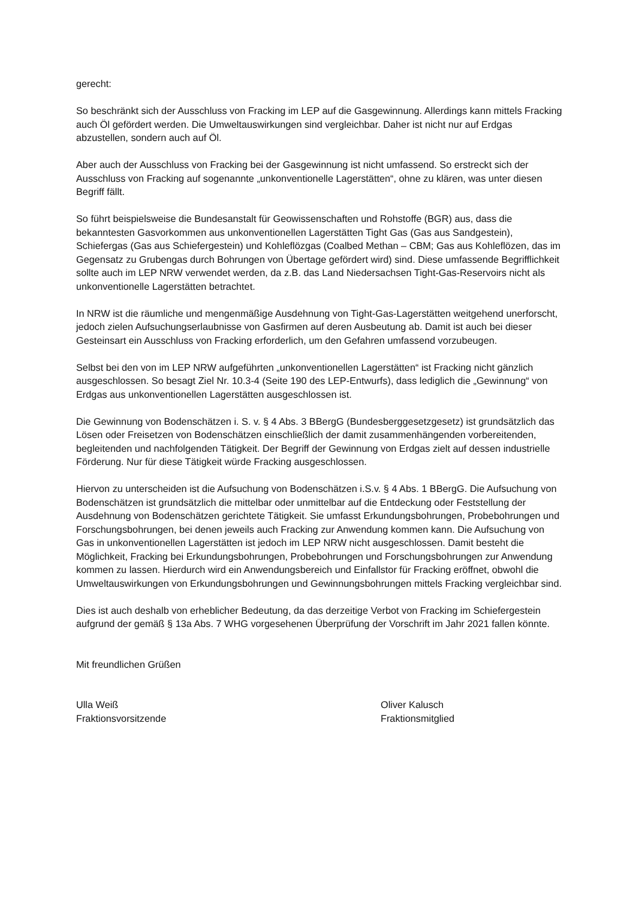gerecht:
So beschränkt sich der Ausschluss von Fracking im LEP auf die Gasgewinnung. Allerdings kann mittels Fracking auch Öl gefördert werden. Die Umweltauswirkungen sind vergleichbar. Daher ist nicht nur auf Erdgas abzustellen, sondern auch auf Öl.
Aber auch der Ausschluss von Fracking bei der Gasgewinnung ist nicht umfassend. So erstreckt sich der Ausschluss von Fracking auf sogenannte „unkonventionelle Lagerstätten“, ohne zu klären, was unter diesen Begriff fällt.
So führt beispielsweise die Bundesanstalt für Geowissenschaften und Rohstoffe (BGR) aus, dass die bekanntesten Gasvorkommen aus unkonventionellen Lagerstätten Tight Gas (Gas aus Sandgestein), Schiefergas (Gas aus Schiefergestein) und Kohleflözgas (Coalbed Methan – CBM; Gas aus Kohleflözen, das im Gegensatz zu Grubengas durch Bohrungen von Übertage gefördert wird) sind. Diese umfassende Begrifflichkeit sollte auch im LEP NRW verwendet werden, da z.B. das Land Niedersachsen Tight-Gas-Reservoirs nicht als unkonventionelle Lagerstätten betrachtet.
In NRW ist die räumliche und mengenmäßige Ausdehnung von Tight-Gas-Lagerstätten weitgehend unerforscht, jedoch zielen Aufsuchungserlaubnisse von Gasfirmen auf deren Ausbeutung ab. Damit ist auch bei dieser Gesteinsart ein Ausschluss von Fracking erforderlich, um den Gefahren umfassend vorzubeugen.
Selbst bei den von im LEP NRW aufgeführten „unkonventionellen Lagerstätten“ ist Fracking nicht gänzlich ausgeschlossen. So besagt Ziel Nr. 10.3-4 (Seite 190 des LEP-Entwurfs), dass lediglich die „Gewinnung“ von Erdgas aus unkonventionellen Lagerstätten ausgeschlossen ist.
Die Gewinnung von Bodenschätzen i. S. v. § 4 Abs. 3 BBergG (Bundesberggesetzgesetz) ist grundsätzlich das Lösen oder Freisetzen von Bodenschätzen einschließlich der damit zusammenhängenden vorbereitenden, begleitenden und nachfolgenden Tätigkeit. Der Begriff der Gewinnung von Erdgas zielt auf dessen industrielle Förderung. Nur für diese Tätigkeit würde Fracking ausgeschlossen.
Hiervon zu unterscheiden ist die Aufsuchung von Bodenschätzen i.S.v. § 4 Abs. 1 BBergG. Die Aufsuchung von Bodenschätzen ist grundsätzlich die mittelbar oder unmittelbar auf die Entdeckung oder Feststellung der Ausdehnung von Bodenschätzen gerichtete Tätigkeit. Sie umfasst Erkundungsbohrungen, Probebohrungen und Forschungsbohrungen, bei denen jeweils auch Fracking zur Anwendung kommen kann. Die Aufsuchung von Gas in unkonventionellen Lagerstätten ist jedoch im LEP NRW nicht ausgeschlossen. Damit besteht die Möglichkeit, Fracking bei Erkundungsbohrungen, Probebohrungen und Forschungsbohrungen zur Anwendung kommen zu lassen. Hierdurch wird ein Anwendungsbereich und Einfallstor für Fracking eröffnet, obwohl die Umweltauswirkungen von Erkundungsbohrungen und Gewinnungsbohrungen mittels Fracking vergleichbar sind.
Dies ist auch deshalb von erheblicher Bedeutung, da das derzeitige Verbot von Fracking im Schiefergestein aufgrund der gemäß § 13a Abs. 7 WHG vorgesehenen Überprüfung der Vorschrift im Jahr 2021 fallen könnte.
Mit freundlichen Grüßen
Ulla Weiß
Fraktionsvorsitzende
Oliver Kalusch
Fraktionsmitglied